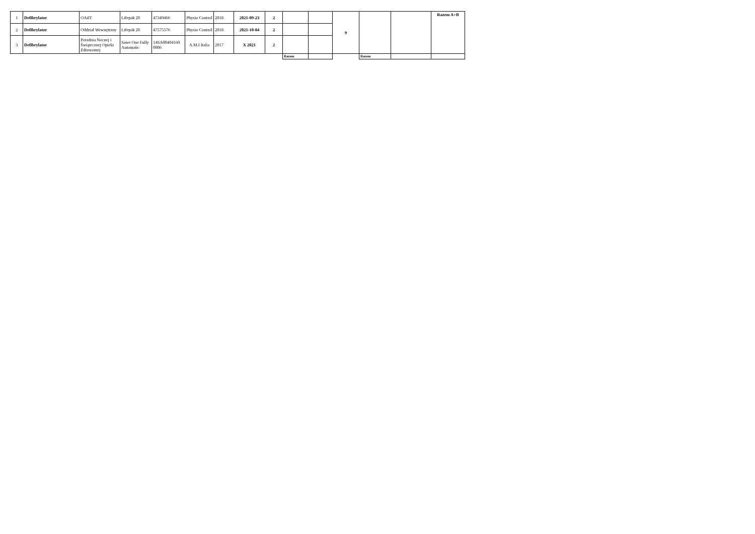| 1 | Defibrylator | OAiIT | Lifepak 20 | 47349466 | Physio Control | 2018 | 2021-09-23 | 2 | | | 9 | | | Razem A+B |
| 2 | Defibrylator | Oddział Wewnętrzny | Lifepak 20 | 47575576 | Physio Control | 2018 | 2021-10-04 | 2 | | | | | | |
| 3 | Defibrylator | Poradnia Nocnej i Świątecznej Opieki Zdrowotnej | Sawe One Fully Automatic | 14SA00404160 0006 | A.M.I Italia | 2017 | X 2021 | 2 | | | | | | |
| | | | | | | | | | Razem | | | Razem | | |